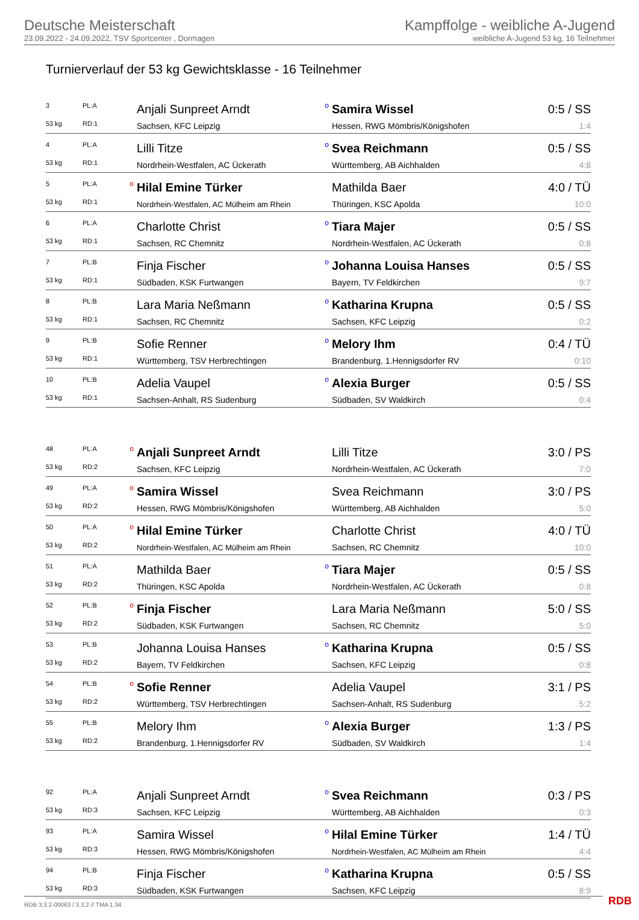Deutsche Meisterschaft
23.09.2022 - 24.09.2022, TSV Sportcenter , Dormagen
Kampffolge - weibliche A-Jugend
weibliche A-Jugend 53 kg, 16 Teilnehmer
Turnierverlauf der 53 kg Gewichtsklasse - 16 Teilnehmer
| 3 | PL:A | | Anjali Sunpreet Arndt | o | Samira Wissel | 0:5 / SS |
| 53 kg | RD:1 | | Sachsen, KFC Leipzig | | Hessen, RWG Mömbris/Königshofen | 1:4 |
| 4 | PL:A | | Lilli Titze | o | Svea Reichmann | 0:5 / SS |
| 53 kg | RD:1 | | Nordrhein-Westfalen, AC Ückerath | | Württemberg, AB Aichhalden | 4:8 |
| 5 | PL:A | o | Hilal Emine Türker | | Mathilda Baer | 4:0 / TÜ |
| 53 kg | RD:1 | | Nordrhein-Westfalen, AC Mülheim am Rhein | | Thüringen, KSC Apolda | 10:0 |
| 6 | PL:A | | Charlotte Christ | o | Tiara Majer | 0:5 / SS |
| 53 kg | RD:1 | | Sachsen, RC Chemnitz | | Nordrhein-Westfalen, AC Ückerath | 0:8 |
| 7 | PL:B | | Finja Fischer | o | Johanna Louisa Hanses | 0:5 / SS |
| 53 kg | RD:1 | | Südbaden, KSK Furtwangen | | Bayern, TV Feldkirchen | 9:7 |
| 8 | PL:B | | Lara Maria Neßmann | o | Katharina Krupna | 0:5 / SS |
| 53 kg | RD:1 | | Sachsen, RC Chemnitz | | Sachsen, KFC Leipzig | 0:2 |
| 9 | PL:B | | Sofie Renner | o | Melory Ihm | 0:4 / TÜ |
| 53 kg | RD:1 | | Württemberg, TSV Herbrechtingen | | Brandenburg, 1.Hennigsdorfer RV | 0:10 |
| 10 | PL:B | | Adelia Vaupel | o | Alexia Burger | 0:5 / SS |
| 53 kg | RD:1 | | Sachsen-Anhalt, RS Sudenburg | | Südbaden, SV Waldkirch | 0:4 |
| 48 | PL:A | o | Anjali Sunpreet Arndt | | Lilli Titze | 3:0 / PS |
| 53 kg | RD:2 | | Sachsen, KFC Leipzig | | Nordrhein-Westfalen, AC Ückerath | 7:0 |
| 49 | PL:A | o | Samira Wissel | | Svea Reichmann | 3:0 / PS |
| 53 kg | RD:2 | | Hessen, RWG Mömbris/Königshofen | | Württemberg, AB Aichhalden | 5:0 |
| 50 | PL:A | o | Hilal Emine Türker | | Charlotte Christ | 4:0 / TÜ |
| 53 kg | RD:2 | | Nordrhein-Westfalen, AC Mülheim am Rhein | | Sachsen, RC Chemnitz | 10:0 |
| 51 | PL:A | | Mathilda Baer | o | Tiara Majer | 0:5 / SS |
| 53 kg | RD:2 | | Thüringen, KSC Apolda | | Nordrhein-Westfalen, AC Ückerath | 0:8 |
| 52 | PL:B | o | Finja Fischer | | Lara Maria Neßmann | 5:0 / SS |
| 53 kg | RD:2 | | Südbaden, KSK Furtwangen | | Sachsen, RC Chemnitz | 5:0 |
| 53 | PL:B | | Johanna Louisa Hanses | o | Katharina Krupna | 0:5 / SS |
| 53 kg | RD:2 | | Bayern, TV Feldkirchen | | Sachsen, KFC Leipzig | 0:8 |
| 54 | PL:B | o | Sofie Renner | | Adelia Vaupel | 3:1 / PS |
| 53 kg | RD:2 | | Württemberg, TSV Herbrechtingen | | Sachsen-Anhalt, RS Sudenburg | 5:2 |
| 55 | PL:B | | Melory Ihm | o | Alexia Burger | 1:3 / PS |
| 53 kg | RD:2 | | Brandenburg, 1.Hennigsdorfer RV | | Südbaden, SV Waldkirch | 1:4 |
| 92 | PL:A | | Anjali Sunpreet Arndt | o | Svea Reichmann | 0:3 / PS |
| 53 kg | RD:3 | | Sachsen, KFC Leipzig | | Württemberg, AB Aichhalden | 0:3 |
| 93 | PL:A | | Samira Wissel | o | Hilal Emine Türker | 1:4 / TÜ |
| 53 kg | RD:3 | | Hessen, RWG Mömbris/Königshofen | | Nordrhein-Westfalen, AC Mülheim am Rhein | 4:4 |
| 94 | PL:B | | Finja Fischer | o | Katharina Krupna | 0:5 / SS |
| 53 kg | RD:3 | | Südbaden, KSK Furtwangen | | Sachsen, KFC Leipzig | 8:9 |
RDB 3.3.2-00063 / 3.3.2 // TMA 1.34
RDB